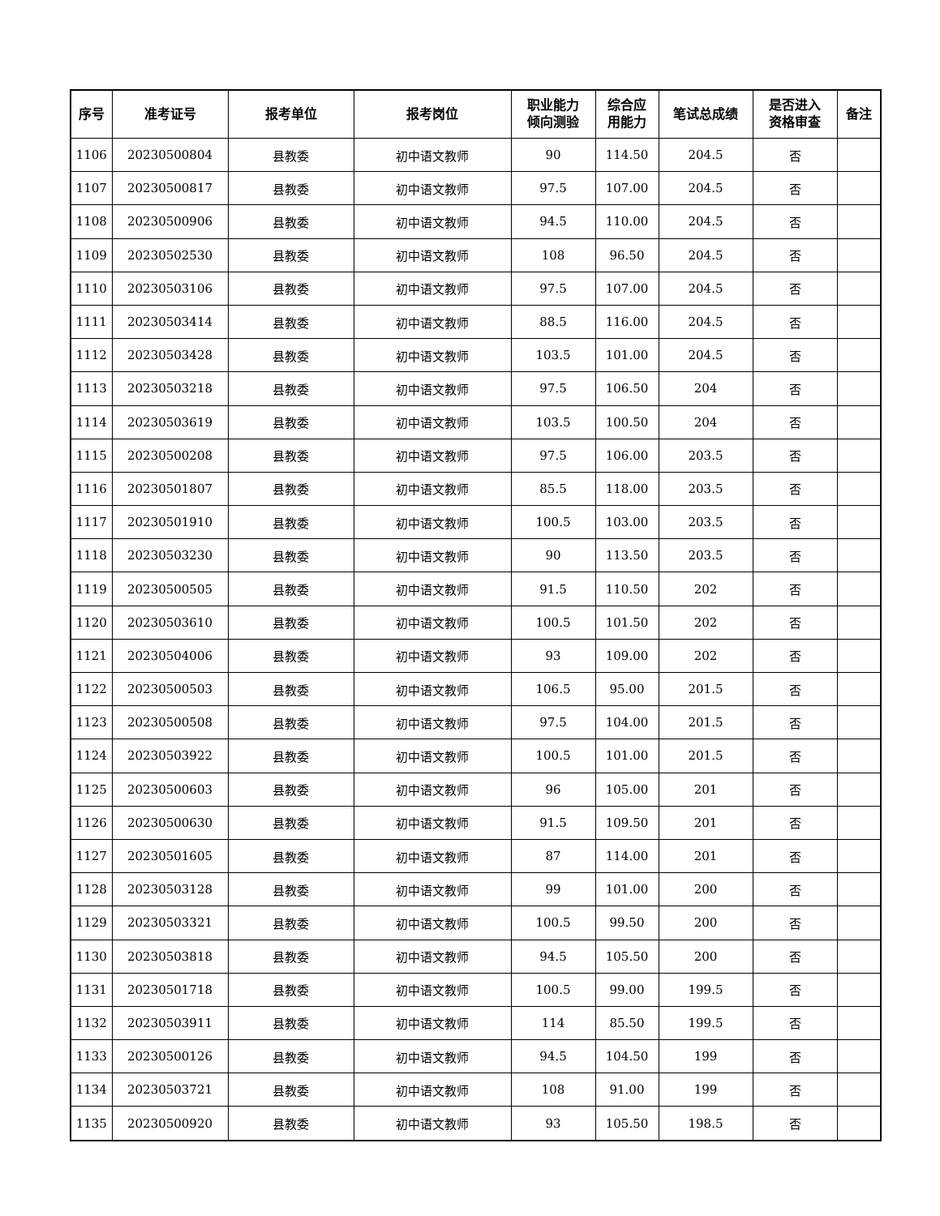| 序号 | 准考证号 | 报考单位 | 报考岗位 | 职业能力 倾向测验 | 综合应 用能力 | 笔试总成绩 | 是否进入 资格审查 | 备注 |
| --- | --- | --- | --- | --- | --- | --- | --- | --- |
| 1106 | 20230500804 | 县教委 | 初中语文教师 | 90 | 114.50 | 204.5 | 否 | |
| 1107 | 20230500817 | 县教委 | 初中语文教师 | 97.5 | 107.00 | 204.5 | 否 | |
| 1108 | 20230500906 | 县教委 | 初中语文教师 | 94.5 | 110.00 | 204.5 | 否 | |
| 1109 | 20230502530 | 县教委 | 初中语文教师 | 108 | 96.50 | 204.5 | 否 | |
| 1110 | 20230503106 | 县教委 | 初中语文教师 | 97.5 | 107.00 | 204.5 | 否 | |
| 1111 | 20230503414 | 县教委 | 初中语文教师 | 88.5 | 116.00 | 204.5 | 否 | |
| 1112 | 20230503428 | 县教委 | 初中语文教师 | 103.5 | 101.00 | 204.5 | 否 | |
| 1113 | 20230503218 | 县教委 | 初中语文教师 | 97.5 | 106.50 | 204 | 否 | |
| 1114 | 20230503619 | 县教委 | 初中语文教师 | 103.5 | 100.50 | 204 | 否 | |
| 1115 | 20230500208 | 县教委 | 初中语文教师 | 97.5 | 106.00 | 203.5 | 否 | |
| 1116 | 20230501807 | 县教委 | 初中语文教师 | 85.5 | 118.00 | 203.5 | 否 | |
| 1117 | 20230501910 | 县教委 | 初中语文教师 | 100.5 | 103.00 | 203.5 | 否 | |
| 1118 | 20230503230 | 县教委 | 初中语文教师 | 90 | 113.50 | 203.5 | 否 | |
| 1119 | 20230500505 | 县教委 | 初中语文教师 | 91.5 | 110.50 | 202 | 否 | |
| 1120 | 20230503610 | 县教委 | 初中语文教师 | 100.5 | 101.50 | 202 | 否 | |
| 1121 | 20230504006 | 县教委 | 初中语文教师 | 93 | 109.00 | 202 | 否 | |
| 1122 | 20230500503 | 县教委 | 初中语文教师 | 106.5 | 95.00 | 201.5 | 否 | |
| 1123 | 20230500508 | 县教委 | 初中语文教师 | 97.5 | 104.00 | 201.5 | 否 | |
| 1124 | 20230503922 | 县教委 | 初中语文教师 | 100.5 | 101.00 | 201.5 | 否 | |
| 1125 | 20230500603 | 县教委 | 初中语文教师 | 96 | 105.00 | 201 | 否 | |
| 1126 | 20230500630 | 县教委 | 初中语文教师 | 91.5 | 109.50 | 201 | 否 | |
| 1127 | 20230501605 | 县教委 | 初中语文教师 | 87 | 114.00 | 201 | 否 | |
| 1128 | 20230503128 | 县教委 | 初中语文教师 | 99 | 101.00 | 200 | 否 | |
| 1129 | 20230503321 | 县教委 | 初中语文教师 | 100.5 | 99.50 | 200 | 否 | |
| 1130 | 20230503818 | 县教委 | 初中语文教师 | 94.5 | 105.50 | 200 | 否 | |
| 1131 | 20230501718 | 县教委 | 初中语文教师 | 100.5 | 99.00 | 199.5 | 否 | |
| 1132 | 20230503911 | 县教委 | 初中语文教师 | 114 | 85.50 | 199.5 | 否 | |
| 1133 | 20230500126 | 县教委 | 初中语文教师 | 94.5 | 104.50 | 199 | 否 | |
| 1134 | 20230503721 | 县教委 | 初中语文教师 | 108 | 91.00 | 199 | 否 | |
| 1135 | 20230500920 | 县教委 | 初中语文教师 | 93 | 105.50 | 198.5 | 否 | |